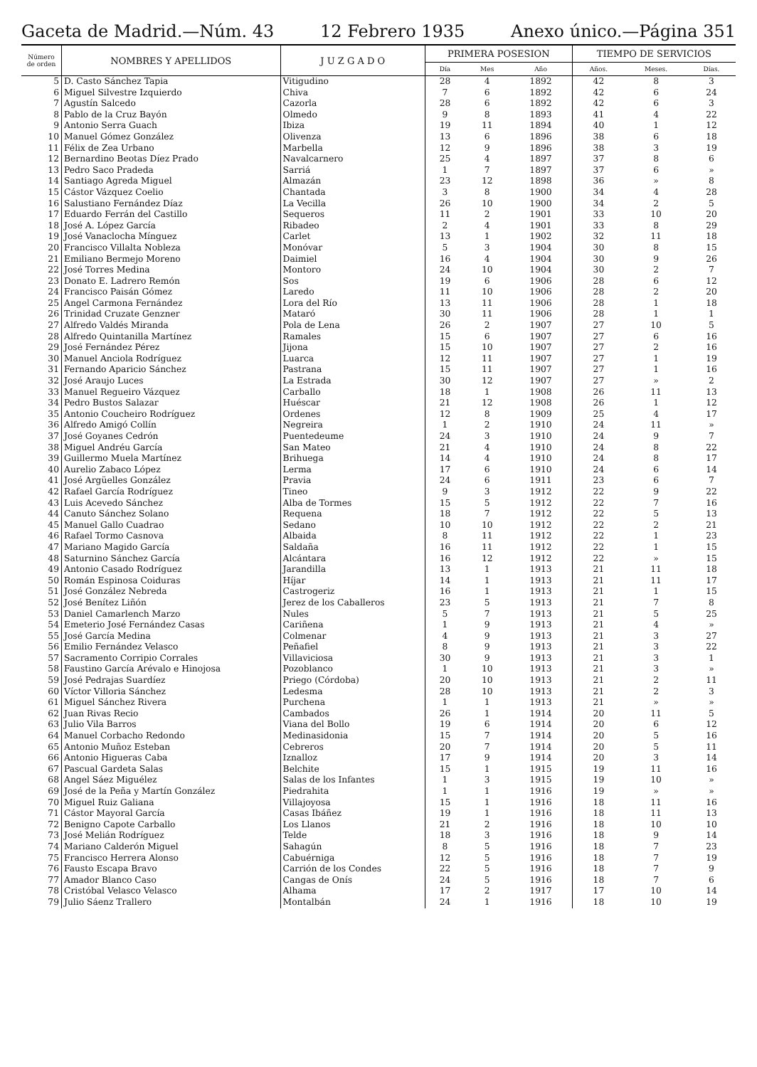Gaceta de Madrid.—Núm. 43 12 Febrero 1935 Anexo único.—Página 351
| Número de orden | NOMBRES Y APELLIDOS | J U Z G A D O | PRIMERA POSESION | | | TIEMPO DE SERVICIOS | | |
| --- | --- | --- | --- | --- | --- | --- | --- | --- |
| | | | Día | Mes | Año | Años. | Meses. | Días. |
| 5 | D. Casto Sánchez Tapia | Vitigudino | 28 | 4 | 1892 | 42 | 8 | 3 |
| 6 | Miguel Silvestre Izquierdo | Chiva | 7 | 6 | 1892 | 42 | 6 | 24 |
| 7 | Agustín Salcedo | Cazorla | 28 | 6 | 1892 | 42 | 6 | 3 |
| 8 | Pablo de la Cruz Bayón | Olmedo | 9 | 8 | 1893 | 41 | 4 | 22 |
| 9 | Antonio Serra Guach | Ibiza | 19 | 11 | 1894 | 40 | 1 | 12 |
| 10 | Manuel Gómez González | Olivenza | 13 | 6 | 1896 | 38 | 6 | 18 |
| 11 | Félix de Zea Urbano | Marbella | 12 | 9 | 1896 | 38 | 3 | 19 |
| 12 | Bernardino Beotas Díez Prado | Navalcarnero | 25 | 4 | 1897 | 37 | 8 | 6 |
| 13 | Pedro Saco Pradeda | Sarriá | 1 | 7 | 1897 | 37 | 6 | » |
| 14 | Santiago Agreda Miguel | Almazán | 23 | 12 | 1898 | 36 | » | 8 |
| 15 | Cástor Vázquez Coelio | Chantada | 3 | 8 | 1900 | 34 | 4 | 28 |
| 16 | Salustiano Fernández Díaz | La Vecilla | 26 | 10 | 1900 | 34 | 2 | 5 |
| 17 | Eduardo Ferrán del Castillo | Sequeros | 11 | 2 | 1901 | 33 | 10 | 20 |
| 18 | José A. López García | Ribadeo | 2 | 4 | 1901 | 33 | 8 | 29 |
| 19 | José Vanaclocha Mínguez | Carlet | 13 | 1 | 1902 | 32 | 11 | 18 |
| 20 | Francisco Villalta Nobleza | Monóvar | 5 | 3 | 1904 | 30 | 8 | 15 |
| 21 | Emiliano Bermejo Moreno | Daimiel | 16 | 4 | 1904 | 30 | 9 | 26 |
| 22 | José Torres Medina | Montoro | 24 | 10 | 1904 | 30 | 2 | 7 |
| 23 | Donato E. Ladrero Remón | Sos | 19 | 6 | 1906 | 28 | 6 | 12 |
| 24 | Francisco Paisán Gómez | Laredo | 11 | 10 | 1906 | 28 | 2 | 20 |
| 25 | Angel Carmona Fernández | Lora del Río | 13 | 11 | 1906 | 28 | 1 | 18 |
| 26 | Trinidad Cruzate Genzner | Mataró | 30 | 11 | 1906 | 28 | 1 | 1 |
| 27 | Alfredo Valdés Miranda | Pola de Lena | 26 | 2 | 1907 | 27 | 10 | 5 |
| 28 | Alfredo Quintanilla Martínez | Ramales | 15 | 6 | 1907 | 27 | 6 | 16 |
| 29 | José Fernández Pérez | Jijona | 15 | 10 | 1907 | 27 | 2 | 16 |
| 30 | Manuel Anciola Rodríguez | Luarca | 12 | 11 | 1907 | 27 | 1 | 19 |
| 31 | Fernando Aparicio Sánchez | Pastrana | 15 | 11 | 1907 | 27 | 1 | 16 |
| 32 | José Araujo Luces | La Estrada | 30 | 12 | 1907 | 27 | » | 2 |
| 33 | Manuel Regueiro Vázquez | Carballo | 18 | 1 | 1908 | 26 | 11 | 13 |
| 34 | Pedro Bustos Salazar | Huéscar | 21 | 12 | 1908 | 26 | 1 | 12 |
| 35 | Antonio Coucheiro Rodríguez | Ordenes | 12 | 8 | 1909 | 25 | 4 | 17 |
| 36 | Alfredo Amigó Collín | Negreira | 1 | 2 | 1910 | 24 | 11 | » |
| 37 | José Goyanes Cedrón | Puentedeume | 24 | 3 | 1910 | 24 | 9 | 7 |
| 38 | Miguel Andréu García | San Mateo | 21 | 4 | 1910 | 24 | 8 | 22 |
| 39 | Guillermo Muela Martínez | Brihuega | 14 | 4 | 1910 | 24 | 8 | 17 |
| 40 | Aurelio Zabaco López | Lerma | 17 | 6 | 1910 | 24 | 6 | 14 |
| 41 | José Argüelles González | Pravia | 24 | 6 | 1911 | 23 | 6 | 7 |
| 42 | Rafael García Rodríguez | Tineo | 9 | 3 | 1912 | 22 | 9 | 22 |
| 43 | Luis Acevedo Sánchez | Alba de Tormes | 15 | 5 | 1912 | 22 | 7 | 16 |
| 44 | Canuto Sánchez Solano | Requena | 18 | 7 | 1912 | 22 | 5 | 13 |
| 45 | Manuel Gallo Cuadrao | Sedano | 10 | 10 | 1912 | 22 | 2 | 21 |
| 46 | Rafael Tormo Casnova | Albaida | 8 | 11 | 1912 | 22 | 1 | 23 |
| 47 | Mariano Magido García | Saldaña | 16 | 11 | 1912 | 22 | 1 | 15 |
| 48 | Saturnino Sánchez García | Alcántara | 16 | 12 | 1912 | 22 | » | 15 |
| 49 | Antonio Casado Rodríguez | Jarandilla | 13 | 1 | 1913 | 21 | 11 | 18 |
| 50 | Román Espinosa Coiduras | Híjar | 14 | 1 | 1913 | 21 | 11 | 17 |
| 51 | José González Nebreda | Castrogeriz | 16 | 1 | 1913 | 21 | 1 | 15 |
| 52 | José Benítez Liñón | Jerez de los Caballeros | 23 | 5 | 1913 | 21 | 7 | 8 |
| 53 | Daniel Camarlench Marzo | Nules | 5 | 7 | 1913 | 21 | 5 | 25 |
| 54 | Emeterio José Fernández Casas | Cariñena | 1 | 9 | 1913 | 21 | 4 | » |
| 55 | José García Medina | Colmenar | 4 | 9 | 1913 | 21 | 3 | 27 |
| 56 | Emilio Fernández Velasco | Peñafiel | 8 | 9 | 1913 | 21 | 3 | 22 |
| 57 | Sacramento Corripio Corrales | Villaviciosa | 30 | 9 | 1913 | 21 | 3 | 1 |
| 58 | Faustino García Arévalo e Hinojosa | Pozoblanco | 1 | 10 | 1913 | 21 | 3 | » |
| 59 | José Pedrajas Suardíez | Priego (Córdoba) | 20 | 10 | 1913 | 21 | 2 | 11 |
| 60 | Víctor Villoria Sánchez | Ledesma | 28 | 10 | 1913 | 21 | 2 | 3 |
| 61 | Miguel Sánchez Rivera | Purchena | 1 | 1 | 1913 | 21 | » | » |
| 62 | Juan Rivas Recio | Cambados | 26 | 1 | 1914 | 20 | 11 | 5 |
| 63 | Julio Vila Barros | Viana del Bollo | 19 | 6 | 1914 | 20 | 6 | 12 |
| 64 | Manuel Corbacho Redondo | Medinasidonia | 15 | 7 | 1914 | 20 | 5 | 16 |
| 65 | Antonio Muñoz Esteban | Cebreros | 20 | 7 | 1914 | 20 | 5 | 11 |
| 66 | Antonio Higueras Caba | Iznalloz | 17 | 9 | 1914 | 20 | 3 | 14 |
| 67 | Pascual Gardeta Salas | Belchite | 15 | 1 | 1915 | 19 | 11 | 16 |
| 68 | Angel Sáez Miguélez | Salas de los Infantes | 1 | 3 | 1915 | 19 | 10 | » |
| 69 | José de la Peña y Martín González | Piedrahita | 1 | 1 | 1916 | 19 | » | » |
| 70 | Miguel Ruiz Galiana | Villajoyosa | 15 | 1 | 1916 | 18 | 11 | 16 |
| 71 | Cástor Mayoral García | Casas Ibáñez | 19 | 1 | 1916 | 18 | 11 | 13 |
| 72 | Benigno Capote Carballo | Los Llanos | 21 | 2 | 1916 | 18 | 10 | 10 |
| 73 | José Melián Rodríguez | Telde | 18 | 3 | 1916 | 18 | 9 | 14 |
| 74 | Mariano Calderón Miguel | Sahagún | 8 | 5 | 1916 | 18 | 7 | 23 |
| 75 | Francisco Herrera Alonso | Cabuérniga | 12 | 5 | 1916 | 18 | 7 | 19 |
| 76 | Fausto Escapa Bravo | Carrión de los Condes | 22 | 5 | 1916 | 18 | 7 | 9 |
| 77 | Amador Blanco Caso | Cangas de Onís | 24 | 5 | 1916 | 18 | 7 | 6 |
| 78 | Cristóbal Velasco Velasco | Alhama | 17 | 2 | 1917 | 17 | 10 | 14 |
| 79 | Julio Sáenz Trallero | Montalbán | 24 | 1 | 1916 | 18 | 10 | 19 |